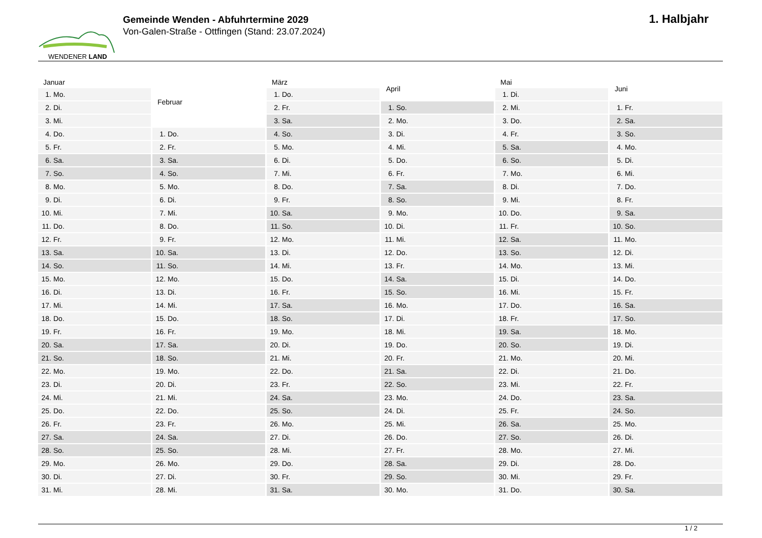WENDENER LAND
Gemeinde Wenden - Abfuhrtermine 2029
Von-Galen-Straße - Ottfingen (Stand: 23.07.2024)
1. Halbjahr
| Januar | |
| --- | --- |
| 1. | Mo. |
| 2. | Di. |
| 3. | Mi. |
| 4. | Do. |
| 5. | Fr. |
| 6. | Sa. |
| 7. | So. |
| 8. | Mo. |
| 9. | Di. |
| 10. | Mi. |
| 11. | Do. |
| 12. | Fr. |
| 13. | Sa. |
| 14. | So. |
| 15. | Mo. |
| 16. | Di. |
| 17. | Mi. |
| 18. | Do. |
| 19. | Fr. |
| 20. | Sa. |
| 21. | So. |
| 22. | Mo. |
| 23. | Di. |
| 24. | Mi. |
| 25. | Do. |
| 26. | Fr. |
| 27. | Sa. |
| 28. | So. |
| 29. | Mo. |
| 30. | Di. |
| 31. | Mi. |
| Februar | |
| --- | --- |
| 1. | Do. |
| 2. | Fr. |
| 3. | Sa. |
| 4. | So. |
| 5. | Mo. |
| 6. | Di. |
| 7. | Mi. |
| 8. | Do. |
| 9. | Fr. |
| 10. | Sa. |
| 11. | So. |
| 12. | Mo. |
| 13. | Di. |
| 14. | Mi. |
| 15. | Do. |
| 16. | Fr. |
| 17. | Sa. |
| 18. | So. |
| 19. | Mo. |
| 20. | Di. |
| 21. | Mi. |
| 22. | Do. |
| 23. | Fr. |
| 24. | Sa. |
| 25. | So. |
| 26. | Mo. |
| 27. | Di. |
| 28. | Mi. |
| März | |
| --- | --- |
| 1. | Do. |
| 2. | Fr. |
| 3. | Sa. |
| 4. | So. |
| 5. | Mo. |
| 6. | Di. |
| 7. | Mi. |
| 8. | Do. |
| 9. | Fr. |
| 10. | Sa. |
| 11. | So. |
| 12. | Mo. |
| 13. | Di. |
| 14. | Mi. |
| 15. | Do. |
| 16. | Fr. |
| 17. | Sa. |
| 18. | So. |
| 19. | Mo. |
| 20. | Di. |
| 21. | Mi. |
| 22. | Do. |
| 23. | Fr. |
| 24. | Sa. |
| 25. | So. |
| 26. | Mo. |
| 27. | Di. |
| 28. | Mi. |
| 29. | Do. |
| 30. | Fr. |
| 31. | Sa. |
| April | |
| --- | --- |
| 1. | So. |
| 2. | Mo. |
| 3. | Di. |
| 4. | Mi. |
| 5. | Do. |
| 6. | Fr. |
| 7. | Sa. |
| 8. | So. |
| 9. | Mo. |
| 10. | Di. |
| 11. | Mi. |
| 12. | Do. |
| 13. | Fr. |
| 14. | Sa. |
| 15. | So. |
| 16. | Mo. |
| 17. | Di. |
| 18. | Mi. |
| 19. | Do. |
| 20. | Fr. |
| 21. | Sa. |
| 22. | So. |
| 23. | Mo. |
| 24. | Di. |
| 25. | Mi. |
| 26. | Do. |
| 27. | Fr. |
| 28. | Sa. |
| 29. | So. |
| 30. | Mo. |
| Mai | |
| --- | --- |
| 1. | Di. |
| 2. | Mi. |
| 3. | Do. |
| 4. | Fr. |
| 5. | Sa. |
| 6. | So. |
| 7. | Mo. |
| 8. | Di. |
| 9. | Mi. |
| 10. | Do. |
| 11. | Fr. |
| 12. | Sa. |
| 13. | So. |
| 14. | Mo. |
| 15. | Di. |
| 16. | Mi. |
| 17. | Do. |
| 18. | Fr. |
| 19. | Sa. |
| 20. | So. |
| 21. | Mo. |
| 22. | Di. |
| 23. | Mi. |
| 24. | Do. |
| 25. | Fr. |
| 26. | Sa. |
| 27. | So. |
| 28. | Mo. |
| 29. | Di. |
| 30. | Mi. |
| 31. | Do. |
| Juni | |
| --- | --- |
| 1. | Fr. |
| 2. | Sa. |
| 3. | So. |
| 4. | Mo. |
| 5. | Di. |
| 6. | Mi. |
| 7. | Do. |
| 8. | Fr. |
| 9. | Sa. |
| 10. | So. |
| 11. | Mo. |
| 12. | Di. |
| 13. | Mi. |
| 14. | Do. |
| 15. | Fr. |
| 16. | Sa. |
| 17. | So. |
| 18. | Mo. |
| 19. | Di. |
| 20. | Mi. |
| 21. | Do. |
| 22. | Fr. |
| 23. | Sa. |
| 24. | So. |
| 25. | Mo. |
| 26. | Di. |
| 27. | Mi. |
| 28. | Do. |
| 29. | Fr. |
| 30. | Sa. |
1 / 2